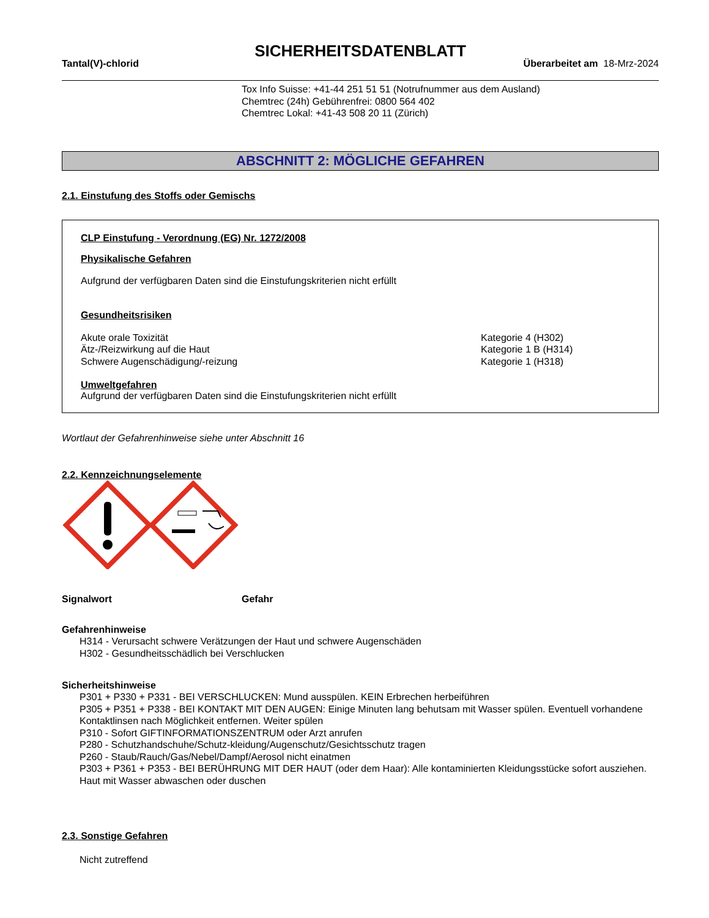SICHERHEITSDATENBLATT
Tantal(V)-chlorid Überarbeitet am 18-Mrz-2024
Tox Info Suisse: +41-44 251 51 51 (Notrufnummer aus dem Ausland)
Chemtrec (24h) Gebührenfrei: 0800 564 402
Chemtrec Lokal: +41-43 508 20 11 (Zürich)
ABSCHNITT 2: MÖGLICHE GEFAHREN
2.1. Einstufung des Stoffs oder Gemischs
CLP Einstufung - Verordnung (EG) Nr. 1272/2008
Physikalische Gefahren
Aufgrund der verfügbaren Daten sind die Einstufungskriterien nicht erfüllt
Gesundheitsrisiken
Akute orale Toxizität Kategorie 4 (H302)
Ätz-/Reizwirkung auf die Haut Kategorie 1 B (H314)
Schwere Augenschädigung/-reizung Kategorie 1 (H318)
Umweltgefahren
Aufgrund der verfügbaren Daten sind die Einstufungskriterien nicht erfüllt
Wortlaut der Gefahrenhinweise siehe unter Abschnitt 16
2.2. Kennzeichnungselemente
Signalwort Gefahr
Gefahrenhinweise
H314 - Verursacht schwere Verätzungen der Haut und schwere Augenschäden
H302 - Gesundheitsschädlich bei Verschlucken
Sicherheitshinweise
P301 + P330 + P331 - BEI VERSCHLUCKEN: Mund ausspülen. KEIN Erbrechen herbeiführen
P305 + P351 + P338 - BEI KONTAKT MIT DEN AUGEN: Einige Minuten lang behutsam mit Wasser spülen. Eventuell vorhandene Kontaktlinsen nach Möglichkeit entfernen. Weiter spülen
P310 - Sofort GIFTINFORMATIONSZENTRUM oder Arzt anrufen
P280 - Schutzhandschuhe/Schutz-kleidung/Augenschutz/Gesichtsschutz tragen
P260 - Staub/Rauch/Gas/Nebel/Dampf/Aerosol nicht einatmen
P303 + P361 + P353 - BEI BERÜHRUNG MIT DER HAUT (oder dem Haar): Alle kontaminierten Kleidungsstücke sofort ausziehen. Haut mit Wasser abwaschen oder duschen
2.3. Sonstige Gefahren
Nicht zutreffend